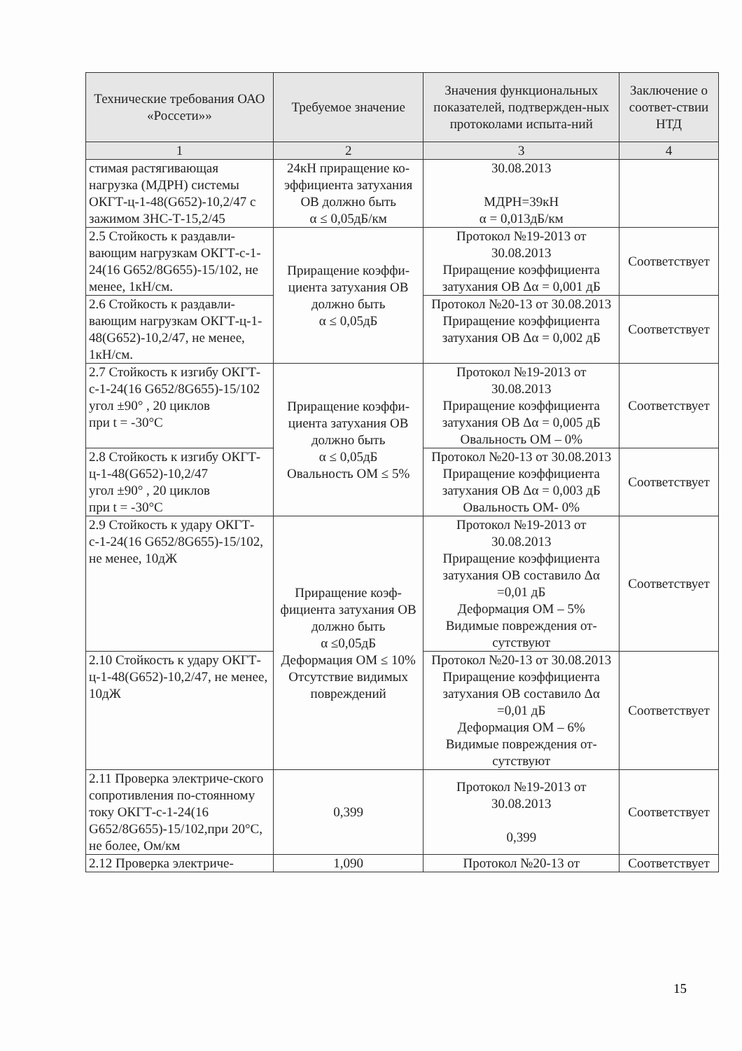| Технические требования ОАО «Россети»» | Требуемое значение | Значения функциональных показателей, подтвержден-ных протоколами испыта-ний | Заключение о соответ-ствии НТД |
| --- | --- | --- | --- |
| 1 | 2 | 3 | 4 |
| стимая растягивающая нагрузка (МДРН) системы ОКГТ-ц-1-48(G652)-10,2/47 с зажимом ЗНС-Т-15,2/45 | 24кН приращение ко-эффициента затухания ОВ должно быть α ≤ 0,05дБ/км | 30.08.2013 МДРН=39кН α = 0,013дБ/км | |
| 2.5 Стойкость к раздавли-вающим нагрузкам ОКГТ-с-1-24(16 G652/8G655)-15/102, не менее, 1кН/см. | Приращение коэффи-циента затухания ОВ должно быть α ≤ 0,05дБ | Протокол №19-2013 от 30.08.2013 Приращение коэффициента затухания ОВ Δα = 0,001 дБ | Соответствует |
| 2.6 Стойкость к раздавли-вающим нагрузкам ОКГТ-ц-1-48(G652)-10,2/47, не менее, 1кН/см. | | Протокол №20-13 от 30.08.2013 Приращение коэффициента затухания ОВ Δα = 0,002 дБ | Соответствует |
| 2.7 Стойкость к изгибу ОКГТ-с-1-24(16 G652/8G655)-15/102 угол ±90° , 20 циклов при t = -30°С | Приращение коэффи-циента затухания ОВ должно быть α ≤ 0,05дБ Овальность ОМ ≤ 5% | Протокол №19-2013 от 30.08.2013 Приращение коэффициента затухания ОВ Δα = 0,005 дБ Овальность ОМ – 0% | Соответствует |
| 2.8 Стойкость к изгибу ОКГТ-ц-1-48(G652)-10,2/47 угол ±90° , 20 циклов при t = -30°С | | Протокол №20-13 от 30.08.2013 Приращение коэффициента затухания ОВ Δα = 0,003 дБ Овальность ОМ- 0% | Соответствует |
| 2.9 Стойкость к удару ОКГТ-с-1-24(16 G652/8G655)-15/102, не менее, 10дЖ | Приращение коэф-фициента затухания ОВ должно быть α ≤0,05дБ Деформация ОМ ≤ 10% Отсутствие видимых повреждений | Протокол №19-2013 от 30.08.2013 Приращение коэффициента затухания ОВ составило Δα =0,01 дБ Деформация ОМ – 5% Видимые повреждения от-сутствуют | Соответствует |
| 2.10 Стойкость к удару ОКГТ-ц-1-48(G652)-10,2/47, не менее, 10дЖ | | Протокол №20-13 от 30.08.2013 Приращение коэффициента затухания ОВ составило Δα =0,01 дБ Деформация ОМ – 6% Видимые повреждения от-сутствуют | Соответствует |
| 2.11 Проверка электриче-ского сопротивления по-стоянному току ОКГТ-с-1-24(16 G652/8G655)-15/102,при 20°С, не более, Ом/км | 0,399 | Протокол №19-2013 от 30.08.2013 0,399 | Соответствует |
| 2.12 Проверка электриче- | 1,090 | Протокол №20-13 от | Соответствует |
15